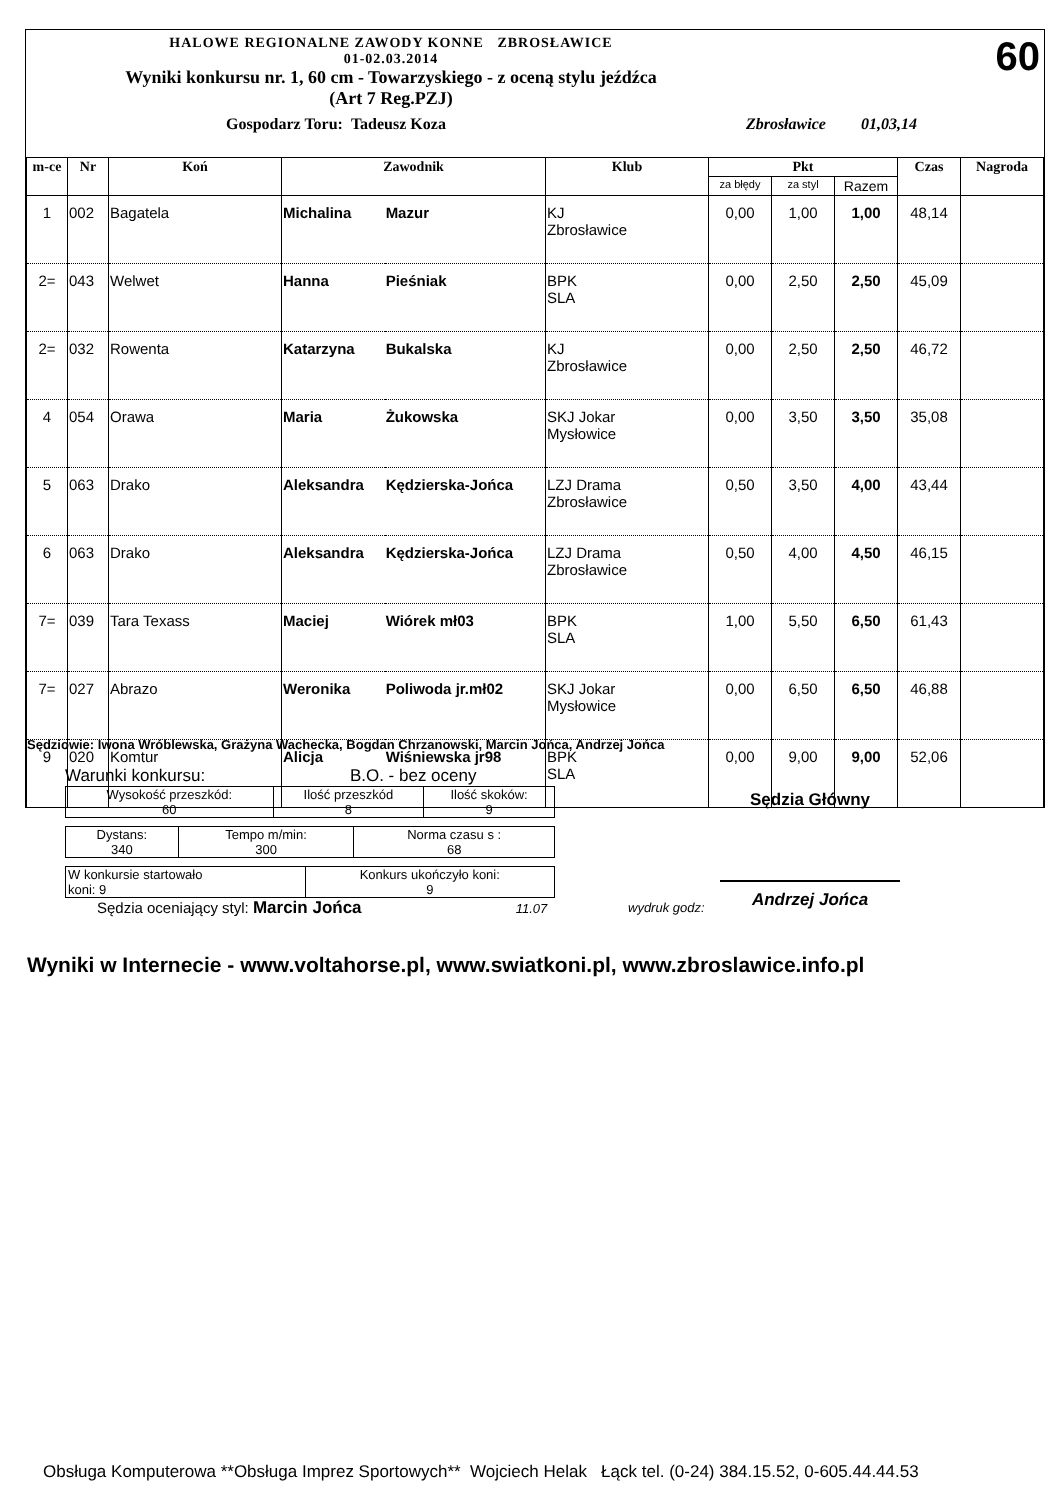HALOWE REGIONALNE ZAWODY KONNE ZBROSŁAWICE
01-02.03.2014
Wyniki konkursu nr. 1, 60 cm - Towarzyskiego - z oceną stylu jeźdźca
(Art 7 Reg.PZJ)
60
Gospodarz Toru: Tadeusz Koza Zbrosławice 01,03,14
| m-ce | Nr | Koń | Zawodnik | | Klub | Pkt | | | Czas | Nagroda |
| --- | --- | --- | --- | --- | --- | --- | --- | --- | --- | --- |
| | | | | | | za błędy | za styl | Razem | | |
| 1 | 002 | Bagatela | Michalina | Mazur | KJ Zbrosławice | 0,00 | 1,00 | 1,00 | 48,14 | |
| 2= | 043 | Welwet | Hanna | Pieśniak | BPK SLA | 0,00 | 2,50 | 2,50 | 45,09 | |
| 2= | 032 | Rowenta | Katarzyna | Bukalska | KJ Zbrosławice | 0,00 | 2,50 | 2,50 | 46,72 | |
| 4 | 054 | Orawa | Maria | Żukowska | SKJ Jokar Mysłowice | 0,00 | 3,50 | 3,50 | 35,08 | |
| 5 | 063 | Drako | Aleksandra | Kędzierska-Jońca | LZJ Drama Zbrosławice | 0,50 | 3,50 | 4,00 | 43,44 | |
| 6 | 063 | Drako | Aleksandra | Kędzierska-Jońca | LZJ Drama Zbrosławice | 0,50 | 4,00 | 4,50 | 46,15 | |
| 7= | 039 | Tara Texass | Maciej | Wiórek mł03 | BPK SLA | 1,00 | 5,50 | 6,50 | 61,43 | |
| 7= | 027 | Abrazo | Weronika | Poliwoda jr.mł02 | SKJ Jokar Mysłowice | 0,00 | 6,50 | 6,50 | 46,88 | |
| 9 | 020 | Komtur | Alicja | Wiśniewska jr98 | BPK SLA | 0,00 | 9,00 | 9,00 | 52,06 | |
Sędziowie: Iwona Wróblewska, Grażyna Wachecka, Bogdan Chrzanowski, Marcin Jońca, Andrzej Jońca
Warunki konkursu: B.O. - bez oceny
| Wysokość przeszkód: 60 | Ilość przeszkód 8 | Ilość skoków: 9 |
| Dystans: 340 | Tempo m/min: 300 | Norma czasu s : 68 |
| W konkursie startowało koni: 9 | Konkurs ukończyło koni: 9 |
Sędzia oceniający styl: Marcin Jońca 11.07
Sędzia Główny
Andrzej Jońca
wydruk godz:
Wyniki w Internecie - www.voltahorse.pl, www.swiatkoni.pl, www.zbroslawice.info.pl
Obsługa Komputerowa **Obsługa Imprez Sportowych** Wojciech Helak Łąck tel. (0-24) 384.15.52, 0-605.44.44.53